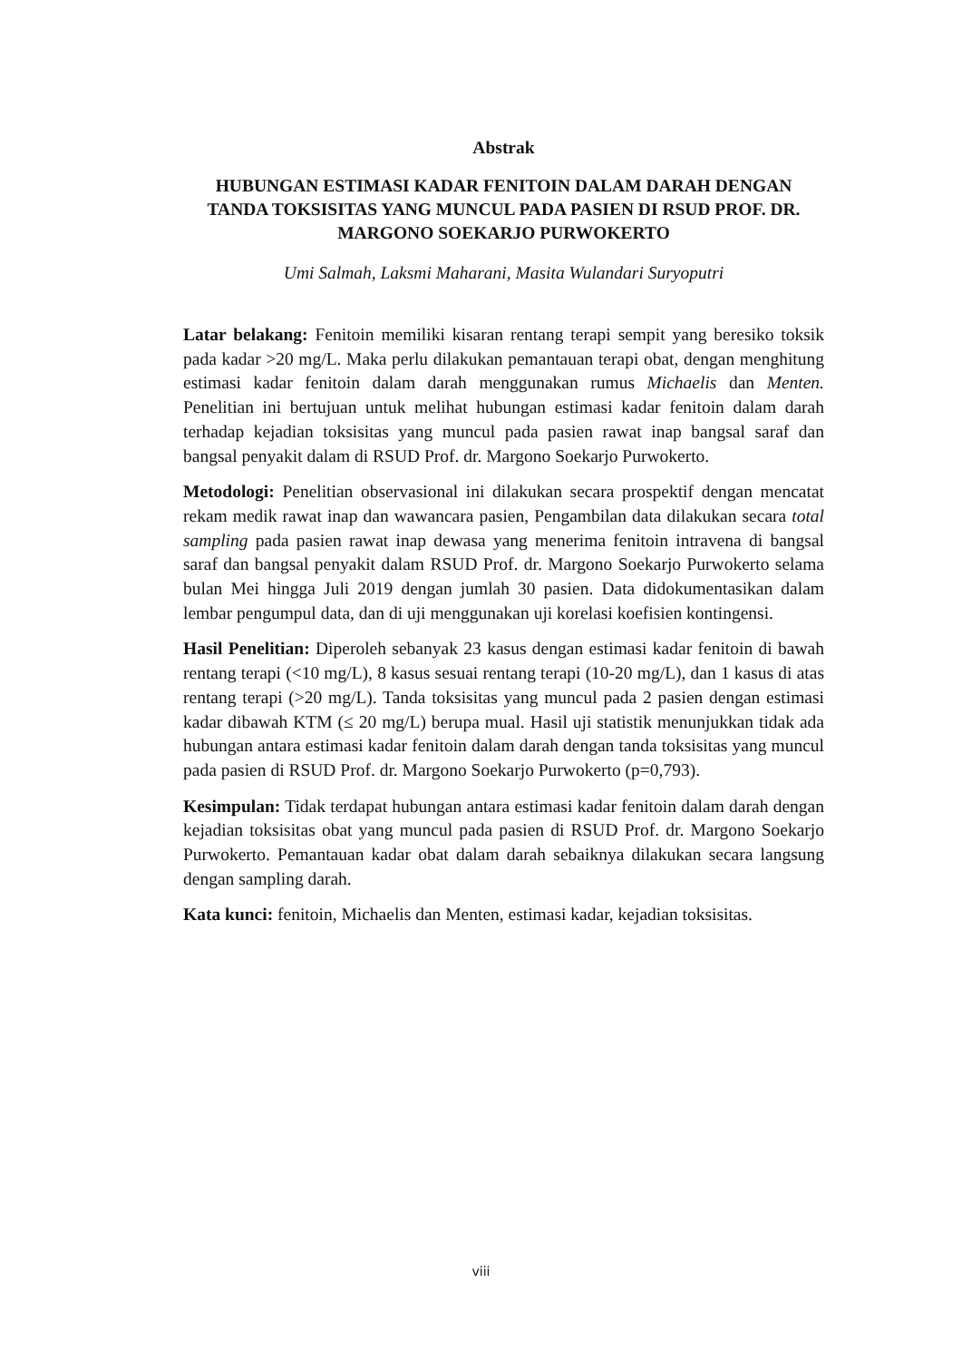Abstrak
HUBUNGAN ESTIMASI KADAR FENITOIN DALAM DARAH DENGAN TANDA TOKSISITAS YANG MUNCUL PADA PASIEN DI RSUD PROF. DR. MARGONO SOEKARJO PURWOKERTO
Umi Salmah, Laksmi Maharani, Masita Wulandari Suryoputri
Latar belakang: Fenitoin memiliki kisaran rentang terapi sempit yang beresiko toksik pada kadar >20 mg/L. Maka perlu dilakukan pemantauan terapi obat, dengan menghitung estimasi kadar fenitoin dalam darah menggunakan rumus Michaelis dan Menten. Penelitian ini bertujuan untuk melihat hubungan estimasi kadar fenitoin dalam darah terhadap kejadian toksisitas yang muncul pada pasien rawat inap bangsal saraf dan bangsal penyakit dalam di RSUD Prof. dr. Margono Soekarjo Purwokerto.
Metodologi: Penelitian observasional ini dilakukan secara prospektif dengan mencatat rekam medik rawat inap dan wawancara pasien, Pengambilan data dilakukan secara total sampling pada pasien rawat inap dewasa yang menerima fenitoin intravena di bangsal saraf dan bangsal penyakit dalam RSUD Prof. dr. Margono Soekarjo Purwokerto selama bulan Mei hingga Juli 2019 dengan jumlah 30 pasien. Data didokumentasikan dalam lembar pengumpul data, dan di uji menggunakan uji korelasi koefisien kontingensi.
Hasil Penelitian: Diperoleh sebanyak 23 kasus dengan estimasi kadar fenitoin di bawah rentang terapi (<10 mg/L), 8 kasus sesuai rentang terapi (10-20 mg/L), dan 1 kasus di atas rentang terapi (>20 mg/L). Tanda toksisitas yang muncul pada 2 pasien dengan estimasi kadar dibawah KTM (≤ 20 mg/L) berupa mual. Hasil uji statistik menunjukkan tidak ada hubungan antara estimasi kadar fenitoin dalam darah dengan tanda toksisitas yang muncul pada pasien di RSUD Prof. dr. Margono Soekarjo Purwokerto (p=0,793).
Kesimpulan: Tidak terdapat hubungan antara estimasi kadar fenitoin dalam darah dengan kejadian toksisitas obat yang muncul pada pasien di RSUD Prof. dr. Margono Soekarjo Purwokerto. Pemantauan kadar obat dalam darah sebaiknya dilakukan secara langsung dengan sampling darah.
Kata kunci: fenitoin, Michaelis dan Menten, estimasi kadar, kejadian toksisitas.
viii